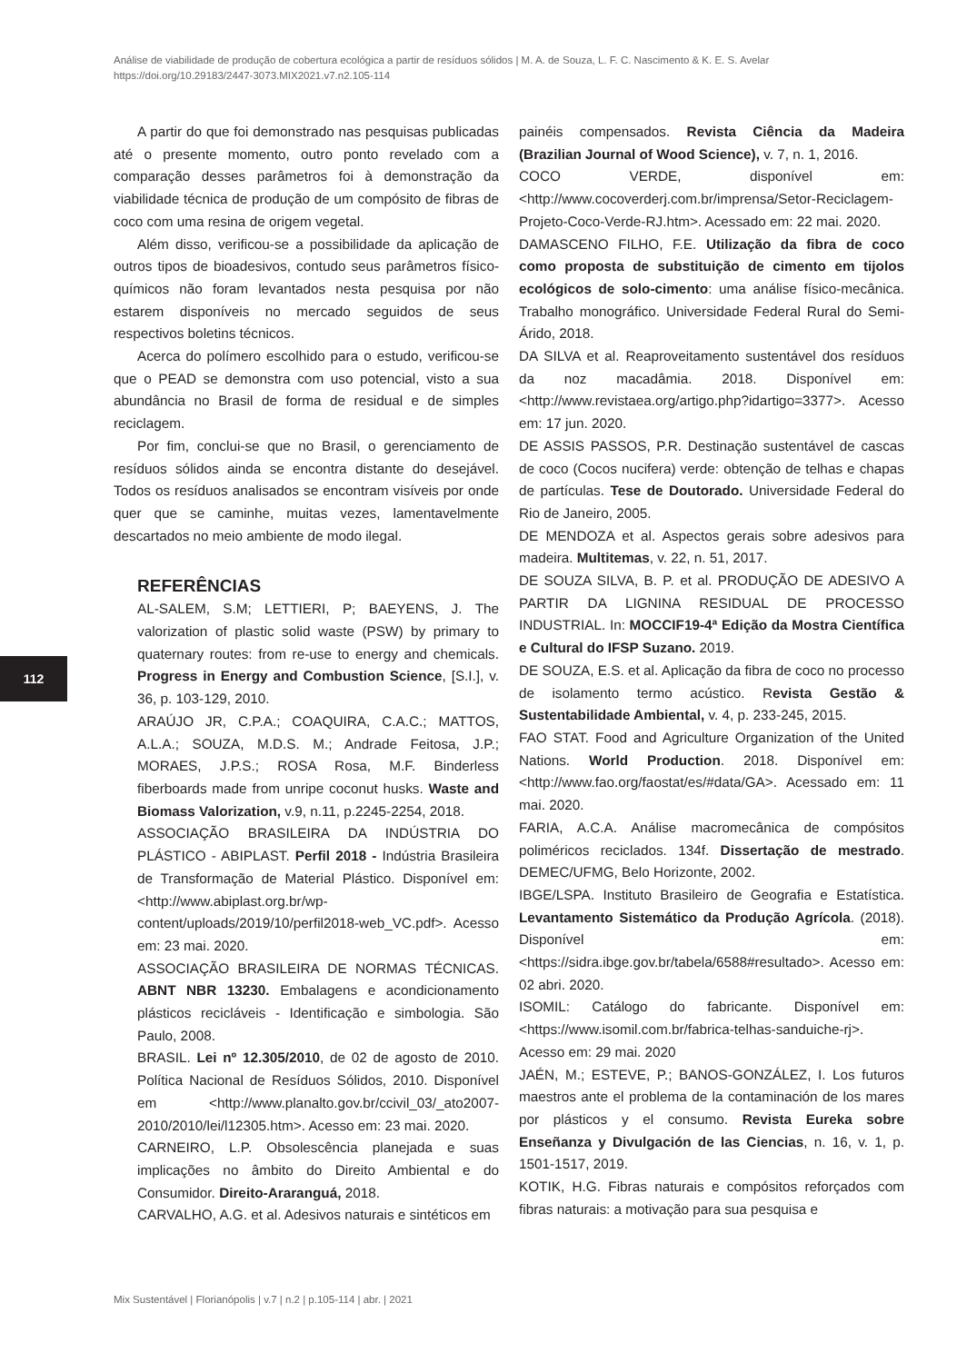Análise de viabilidade de produção de cobertura ecológica a partir de resíduos sólidos | M. A. de Souza, L. F. C. Nascimento & K. E. S. Avelar
https://doi.org/10.29183/2447-3073.MIX2021.v7.n2.105-114
112
A partir do que foi demonstrado nas pesquisas publicadas até o presente momento, outro ponto revelado com a comparação desses parâmetros foi à demonstração da viabilidade técnica de produção de um compósito de fibras de coco com uma resina de origem vegetal.
Além disso, verificou-se a possibilidade da aplicação de outros tipos de bioadesivos, contudo seus parâmetros físico-químicos não foram levantados nesta pesquisa por não estarem disponíveis no mercado seguidos de seus respectivos boletins técnicos.
Acerca do polímero escolhido para o estudo, verificou-se que o PEAD se demonstra com uso potencial, visto a sua abundância no Brasil de forma de residual e de simples reciclagem.
Por fim, conclui-se que no Brasil, o gerenciamento de resíduos sólidos ainda se encontra distante do desejável. Todos os resíduos analisados se encontram visíveis por onde quer que se caminhe, muitas vezes, lamentavelmente descartados no meio ambiente de modo ilegal.
REFERÊNCIAS
AL-SALEM, S.M; LETTIERI, P; BAEYENS, J. The valorization of plastic solid waste (PSW) by primary to quaternary routes: from re-use to energy and chemicals. Progress in Energy and Combustion Science, [S.I.], v. 36, p. 103-129, 2010.
ARAÚJO JR, C.P.A.; COAQUIRA, C.A.C.; MATTOS, A.L.A.; SOUZA, M.D.S. M.; Andrade Feitosa, J.P.; MORAES, J.P.S.; ROSA Rosa, M.F. Binderless fiberboards made from unripe coconut husks. Waste and Biomass Valorization, v.9, n.11, p.2245-2254, 2018.
ASSOCIAÇÃO BRASILEIRA DA INDÚSTRIA DO PLÁSTICO - ABIPLAST. Perfil 2018 - Indústria Brasileira de Transformação de Material Plástico. Disponível em: <http://www.abiplast.org.br/wp-content/uploads/2019/10/perfil2018-web_VC.pdf>. Acesso em: 23 mai. 2020.
ASSOCIAÇÃO BRASILEIRA DE NORMAS TÉCNICAS. ABNT NBR 13230. Embalagens e acondicionamento plásticos recicláveis - Identificação e simbologia. São Paulo, 2008.
BRASIL. Lei nº 12.305/2010, de 02 de agosto de 2010. Política Nacional de Resíduos Sólidos, 2010. Disponível em <http://www.planalto.gov.br/ccivil_03/_ato2007-2010/2010/lei/l12305.htm>. Acesso em: 23 mai. 2020.
CARNEIRO, L.P. Obsolescência planejada e suas implicações no âmbito do Direito Ambiental e do Consumidor. Direito-Araranguá, 2018.
CARVALHO, A.G. et al. Adesivos naturais e sintéticos em
painéis compensados. Revista Ciência da Madeira (Brazilian Journal of Wood Science), v. 7, n. 1, 2016.
COCO VERDE, disponível em:<http://www.cocoverderj.com.br/imprensa/Setor-Reciclagem-Projeto-Coco-Verde-RJ.htm>. Acessado em: 22 mai. 2020.
DAMASCENO FILHO, F.E. Utilização da fibra de coco como proposta de substituição de cimento em tijolos ecológicos de solo-cimento: uma análise físico-mecânica. Trabalho monográfico. Universidade Federal Rural do Semi-Árido, 2018.
DA SILVA et al. Reaproveitamento sustentável dos resíduos da noz macadâmia. 2018. Disponível em: <http://www.revistaea.org/artigo.php?idartigo=3377>. Acesso em: 17 jun. 2020.
DE ASSIS PASSOS, P.R. Destinação sustentável de cascas de coco (Cocos nucifera) verde: obtenção de telhas e chapas de partículas. Tese de Doutorado. Universidade Federal do Rio de Janeiro, 2005.
DE MENDOZA et al. Aspectos gerais sobre adesivos para madeira. Multitemas, v. 22, n. 51, 2017.
DE SOUZA SILVA, B. P. et al. PRODUÇÃO DE ADESIVO A PARTIR DA LIGNINA RESIDUAL DE PROCESSO INDUSTRIAL. In: MOCCIF19-4ª Edição da Mostra Científica e Cultural do IFSP Suzano. 2019.
DE SOUZA, E.S. et al. Aplicação da fibra de coco no processo de isolamento termo acústico. Revista Gestão & Sustentabilidade Ambiental, v. 4, p. 233-245, 2015.
FAO STAT. Food and Agriculture Organization of the United Nations. World Production. 2018. Disponível em: <http://www.fao.org/faostat/es/#data/GA>. Acessado em: 11 mai. 2020.
FARIA, A.C.A. Análise macromecânica de compósitos poliméricos reciclados. 134f. Dissertação de mestrado. DEMEC/UFMG, Belo Horizonte, 2002.
IBGE/LSPA. Instituto Brasileiro de Geografia e Estatística. Levantamento Sistemático da Produção Agrícola. (2018). Disponível em: <https://sidra.ibge.gov.br/tabela/6588#resultado>. Acesso em: 02 abri. 2020.
ISOMIL: Catálogo do fabricante. Disponível em: <https://www.isomil.com.br/fabrica-telhas-sanduiche-rj>. Acesso em: 29 mai. 2020
JAÉN, M.; ESTEVE, P.; BANOS-GONZÁLEZ, I. Los futuros maestros ante el problema de la contaminación de los mares por plásticos y el consumo. Revista Eureka sobre Enseñanza y Divulgación de las Ciencias, n. 16, v. 1, p. 1501-1517, 2019.
KOTIK, H.G. Fibras naturais e compósitos reforçados com fibras naturais: a motivação para sua pesquisa e
Mix Sustentável | Florianópolis | v.7 | n.2 | p.105-114 | abr. | 2021